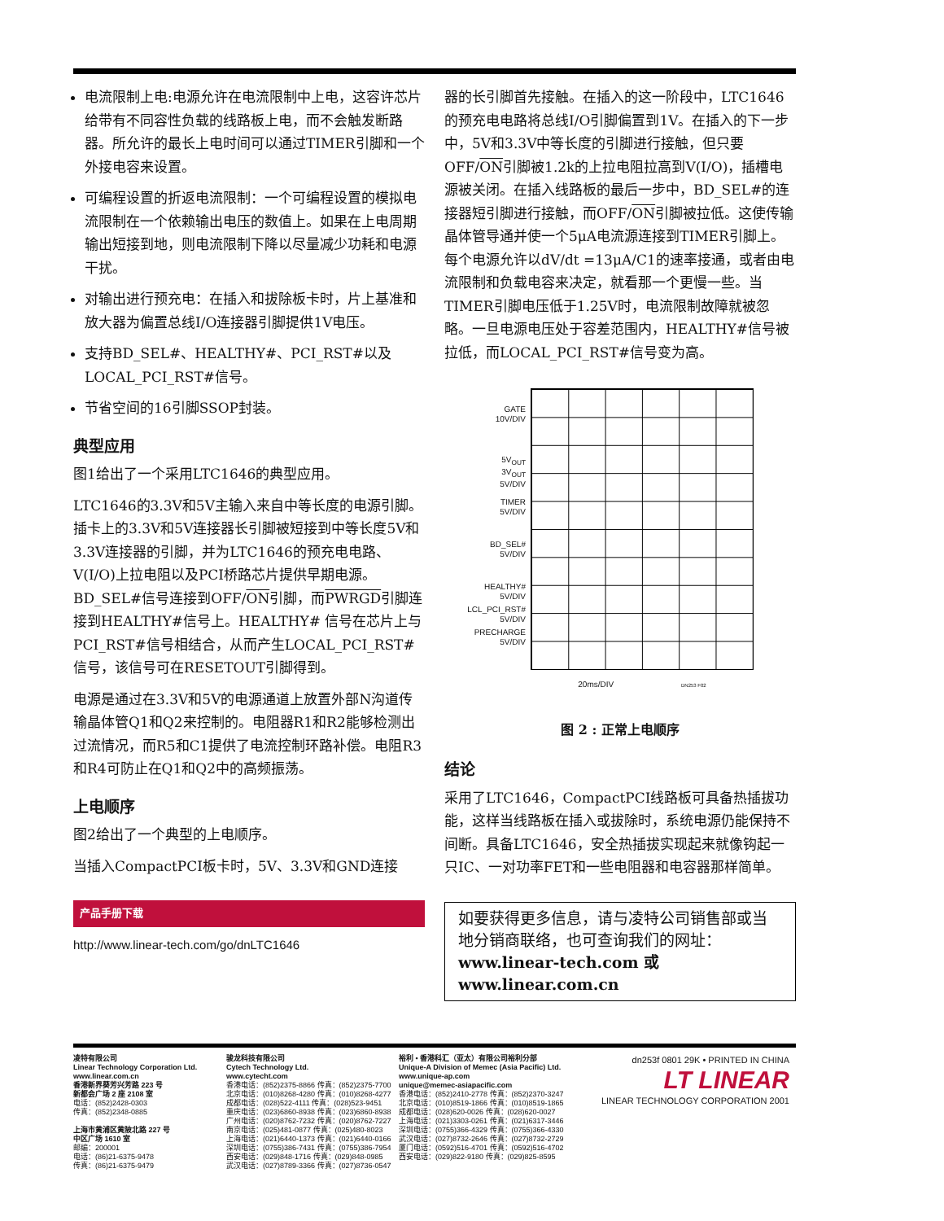电流限制上电:电源允许在电流限制中上电，这容许芯片给带有不同容性负载的线路板上电，而不会触发断路器。所允许的最长上电时间可以通过TIMER引脚和一个外接电容来设置。
可编程设置的折返电流限制：一个可编程设置的模拟电流限制在一个依赖输出电压的数值上。如果在上电周期输出短接到地，则电流限制下降以尽量减少功耗和电源干扰。
对输出进行预充电：在插入和拔除板卡时，片上基准和放大器为偏置总线I/O连接器引脚提供1V电压。
支持BD_SEL#、HEALTHY#、PCI_RST#以及LOCAL_PCI_RST#信号。
节省空间的16引脚SSOP封装。
典型应用
图1给出了一个采用LTC1646的典型应用。
LTC1646的3.3V和5V主输入来自中等长度的电源引脚。插卡上的3.3V和5V连接器长引脚被短接到中等长度5V和3.3V连接器的引脚，并为LTC1646的预充电电路、V(I/O)上拉电阻以及PCI桥路芯片提供早期电源。BD_SEL#信号连接到OFF/ON引脚，而PWRGD引脚连接到HEALTHY#信号上。HEALTHY# 信号在芯片上与PCI_RST#信号相结合，从而产生LOCAL_PCI_RST#信号，该信号可在RESETOUT引脚得到。
电源是通过在3.3V和5V的电源通道上放置外部N沟道传输晶体管Q1和Q2来控制的。电阻器R1和R2能够检测出过流情况，而R5和C1提供了电流控制环路补偿。电阻R3和R4可防止在Q1和Q2中的高频振荡。
上电顺序
图2给出了一个典型的上电顺序。
当插入CompactPCI板卡时，5V、3.3V和GND连接
产品手册下载
http://www.linear-tech.com/go/dnLTC1646
器的长引脚首先接触。在插入的这一阶段中，LTC1646的预充电电路将总线I/O引脚偏置到1V。在插入的下一步中，5V和3.3V中等长度的引脚进行接触，但只要OFF/ON引脚被1.2k的上拉电阻拉高到V(I/O)，插槽电源被关闭。在插入线路板的最后一步中，BD_SEL#的连接器短引脚进行接触，而OFF/ON引脚被拉低。这使传输晶体管导通并使一个5μA电流源连接到TIMER引脚上。每个电源允许以dV/dt =13μA/C1的速率接通，或者由电流限制和负载电容来决定，就看那一个更慢一些。当TIMER引脚电压低于1.25V时，电流限制故障就被忽略。一旦电源电压处于容差范围内，HEALTHY#信号被拉低，而LOCAL_PCI_RST#信号变为高。
GATE
10V/DIV
5V<sub>OUT</sub>
3V<sub>OUT</sub>
5V/DIV
TIMER
5V/DIV
BD_SEL#
5V/DIV
HEALTHY#
5V/DIV
LCL_PCI_RST#
5V/DIV
PRECHARGE
5V/DIV
20ms/DIV DN253 F02
图 2 : 正常上电顺序
结论
采用了LTC1646，CompactPCI线路板可具备热插拔功能，这样当线路板在插入或拔除时，系统电源仍能保持不间断。具备LTC1646，安全热插拔实现起来就像钩起一只IC、一对功率FET和一些电阻器和电容器那样简单。
如要获得更多信息，请与凌特公司销售部或当地分销商联络，也可查询我们的网址：
www.linear-tech.com 或 www.linear.com.cn
凌特有限公司
Linear Technology Corporation Ltd.
www.linear.com.cn
香港新界葵芳兴芳路 223 号
新都会广场 2 座 2108 室
电话：(852)2428-0303
传真：(852)2348-0885
上海市黄浦区黄陂北路 227 号
中区广场 1610 室
邮编：200001
电话：(86)21-6375-9478
传真：(86)21-6375-9479
骏龙科技有限公司
Cytech Technology Ltd.
www.cytecht.com
香港电话：(852)2375-8866 传真：(852)2375-7700
北京电话：(010)8268-4280 传真：(010)8268-4277
成都电话：(028)522-4111 传真：(028)523-9451
重庆电话：(023)6860-8938 传真：(023)6860-8938
广州电话：(020)8762-7232 传真：(020)8762-7227
南京电话：(025)481-0877 传真：(025)480-8023
上海电话：(021)6440-1373 传真：(021)6440-0166
深圳电话：(0755)386-7431 传真：(0755)386-7954
西安电话：(029)848-1716 传真：(029)848-0985
武汉电话：(027)8789-3366 传真：(027)8736-0547
裕利 • 香港科汇（亚太）有限公司裕利分部
Unique-A Division of Memec (Asia Pacific) Ltd.
www.unique-ap.com
unique@memec-asiapacific.com
香港电话：(852)2410-2778 传真：(852)2370-3247
北京电话：(010)8519-1866 传真：(010)8519-1865
成都电话：(028)620-0026 传真：(028)620-0027
上海电话：(021)3303-0261 传真：(021)6317-3446
深圳电话：(0755)366-4329 传真：(0755)366-4330
武汉电话：(027)8732-2646 传真：(027)8732-2729
厦门电话：(0592)516-4701 传真：(0592)516-4702
西安电话：(029)822-9180 传真：(029)825-8595
dn253f 0801 29K • PRINTED IN CHINA
LT LINEAR
LINEAR TECHNOLOGY CORPORATION 2001